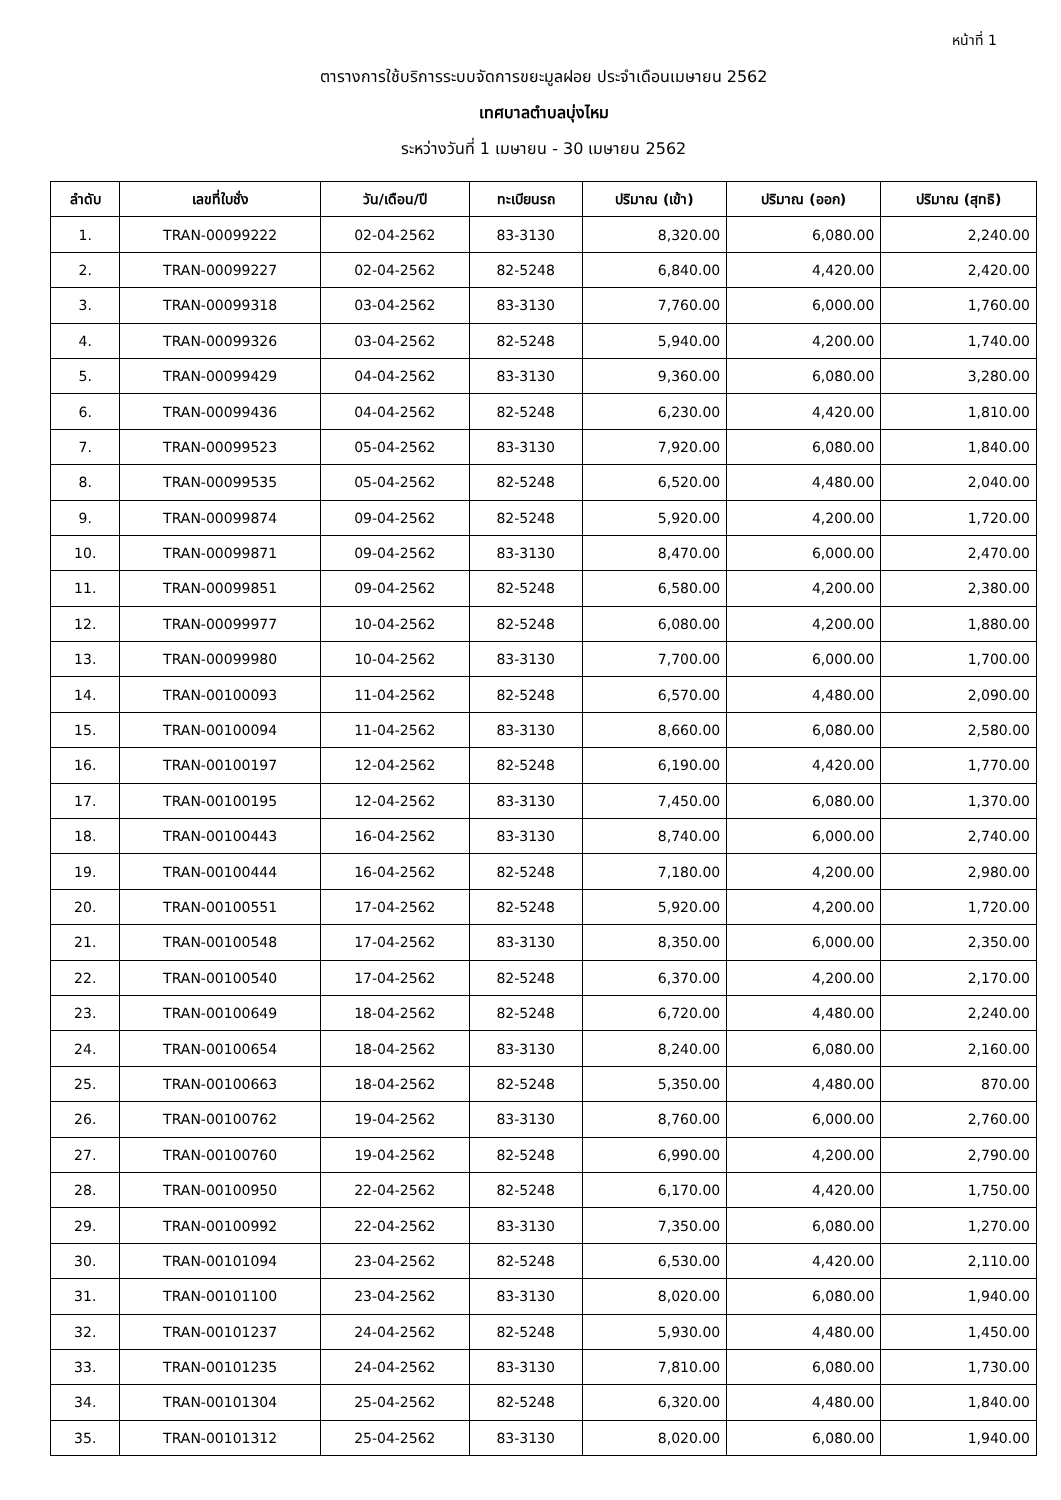หน้าที่ 1
ตารางการใช้บริการระบบจัดการขยะมูลฝอย ประจำเดือนเมษายน 2562
เทศบาลตำบลบุ่งไหม
ระหว่างวันที่ 1 เมษายน - 30 เมษายน 2562
| ลำดับ | เลขที่ใบชั่ง | วัน/เดือน/ปี | ทะเบียนรถ | ปริมาณ (เข้า) | ปริมาณ (ออก) | ปริมาณ (สุทธิ) |
| --- | --- | --- | --- | --- | --- | --- |
| 1. | TRAN-00099222 | 02-04-2562 | 83-3130 | 8,320.00 | 6,080.00 | 2,240.00 |
| 2. | TRAN-00099227 | 02-04-2562 | 82-5248 | 6,840.00 | 4,420.00 | 2,420.00 |
| 3. | TRAN-00099318 | 03-04-2562 | 83-3130 | 7,760.00 | 6,000.00 | 1,760.00 |
| 4. | TRAN-00099326 | 03-04-2562 | 82-5248 | 5,940.00 | 4,200.00 | 1,740.00 |
| 5. | TRAN-00099429 | 04-04-2562 | 83-3130 | 9,360.00 | 6,080.00 | 3,280.00 |
| 6. | TRAN-00099436 | 04-04-2562 | 82-5248 | 6,230.00 | 4,420.00 | 1,810.00 |
| 7. | TRAN-00099523 | 05-04-2562 | 83-3130 | 7,920.00 | 6,080.00 | 1,840.00 |
| 8. | TRAN-00099535 | 05-04-2562 | 82-5248 | 6,520.00 | 4,480.00 | 2,040.00 |
| 9. | TRAN-00099874 | 09-04-2562 | 82-5248 | 5,920.00 | 4,200.00 | 1,720.00 |
| 10. | TRAN-00099871 | 09-04-2562 | 83-3130 | 8,470.00 | 6,000.00 | 2,470.00 |
| 11. | TRAN-00099851 | 09-04-2562 | 82-5248 | 6,580.00 | 4,200.00 | 2,380.00 |
| 12. | TRAN-00099977 | 10-04-2562 | 82-5248 | 6,080.00 | 4,200.00 | 1,880.00 |
| 13. | TRAN-00099980 | 10-04-2562 | 83-3130 | 7,700.00 | 6,000.00 | 1,700.00 |
| 14. | TRAN-00100093 | 11-04-2562 | 82-5248 | 6,570.00 | 4,480.00 | 2,090.00 |
| 15. | TRAN-00100094 | 11-04-2562 | 83-3130 | 8,660.00 | 6,080.00 | 2,580.00 |
| 16. | TRAN-00100197 | 12-04-2562 | 82-5248 | 6,190.00 | 4,420.00 | 1,770.00 |
| 17. | TRAN-00100195 | 12-04-2562 | 83-3130 | 7,450.00 | 6,080.00 | 1,370.00 |
| 18. | TRAN-00100443 | 16-04-2562 | 83-3130 | 8,740.00 | 6,000.00 | 2,740.00 |
| 19. | TRAN-00100444 | 16-04-2562 | 82-5248 | 7,180.00 | 4,200.00 | 2,980.00 |
| 20. | TRAN-00100551 | 17-04-2562 | 82-5248 | 5,920.00 | 4,200.00 | 1,720.00 |
| 21. | TRAN-00100548 | 17-04-2562 | 83-3130 | 8,350.00 | 6,000.00 | 2,350.00 |
| 22. | TRAN-00100540 | 17-04-2562 | 82-5248 | 6,370.00 | 4,200.00 | 2,170.00 |
| 23. | TRAN-00100649 | 18-04-2562 | 82-5248 | 6,720.00 | 4,480.00 | 2,240.00 |
| 24. | TRAN-00100654 | 18-04-2562 | 83-3130 | 8,240.00 | 6,080.00 | 2,160.00 |
| 25. | TRAN-00100663 | 18-04-2562 | 82-5248 | 5,350.00 | 4,480.00 | 870.00 |
| 26. | TRAN-00100762 | 19-04-2562 | 83-3130 | 8,760.00 | 6,000.00 | 2,760.00 |
| 27. | TRAN-00100760 | 19-04-2562 | 82-5248 | 6,990.00 | 4,200.00 | 2,790.00 |
| 28. | TRAN-00100950 | 22-04-2562 | 82-5248 | 6,170.00 | 4,420.00 | 1,750.00 |
| 29. | TRAN-00100992 | 22-04-2562 | 83-3130 | 7,350.00 | 6,080.00 | 1,270.00 |
| 30. | TRAN-00101094 | 23-04-2562 | 82-5248 | 6,530.00 | 4,420.00 | 2,110.00 |
| 31. | TRAN-00101100 | 23-04-2562 | 83-3130 | 8,020.00 | 6,080.00 | 1,940.00 |
| 32. | TRAN-00101237 | 24-04-2562 | 82-5248 | 5,930.00 | 4,480.00 | 1,450.00 |
| 33. | TRAN-00101235 | 24-04-2562 | 83-3130 | 7,810.00 | 6,080.00 | 1,730.00 |
| 34. | TRAN-00101304 | 25-04-2562 | 82-5248 | 6,320.00 | 4,480.00 | 1,840.00 |
| 35. | TRAN-00101312 | 25-04-2562 | 83-3130 | 8,020.00 | 6,080.00 | 1,940.00 |